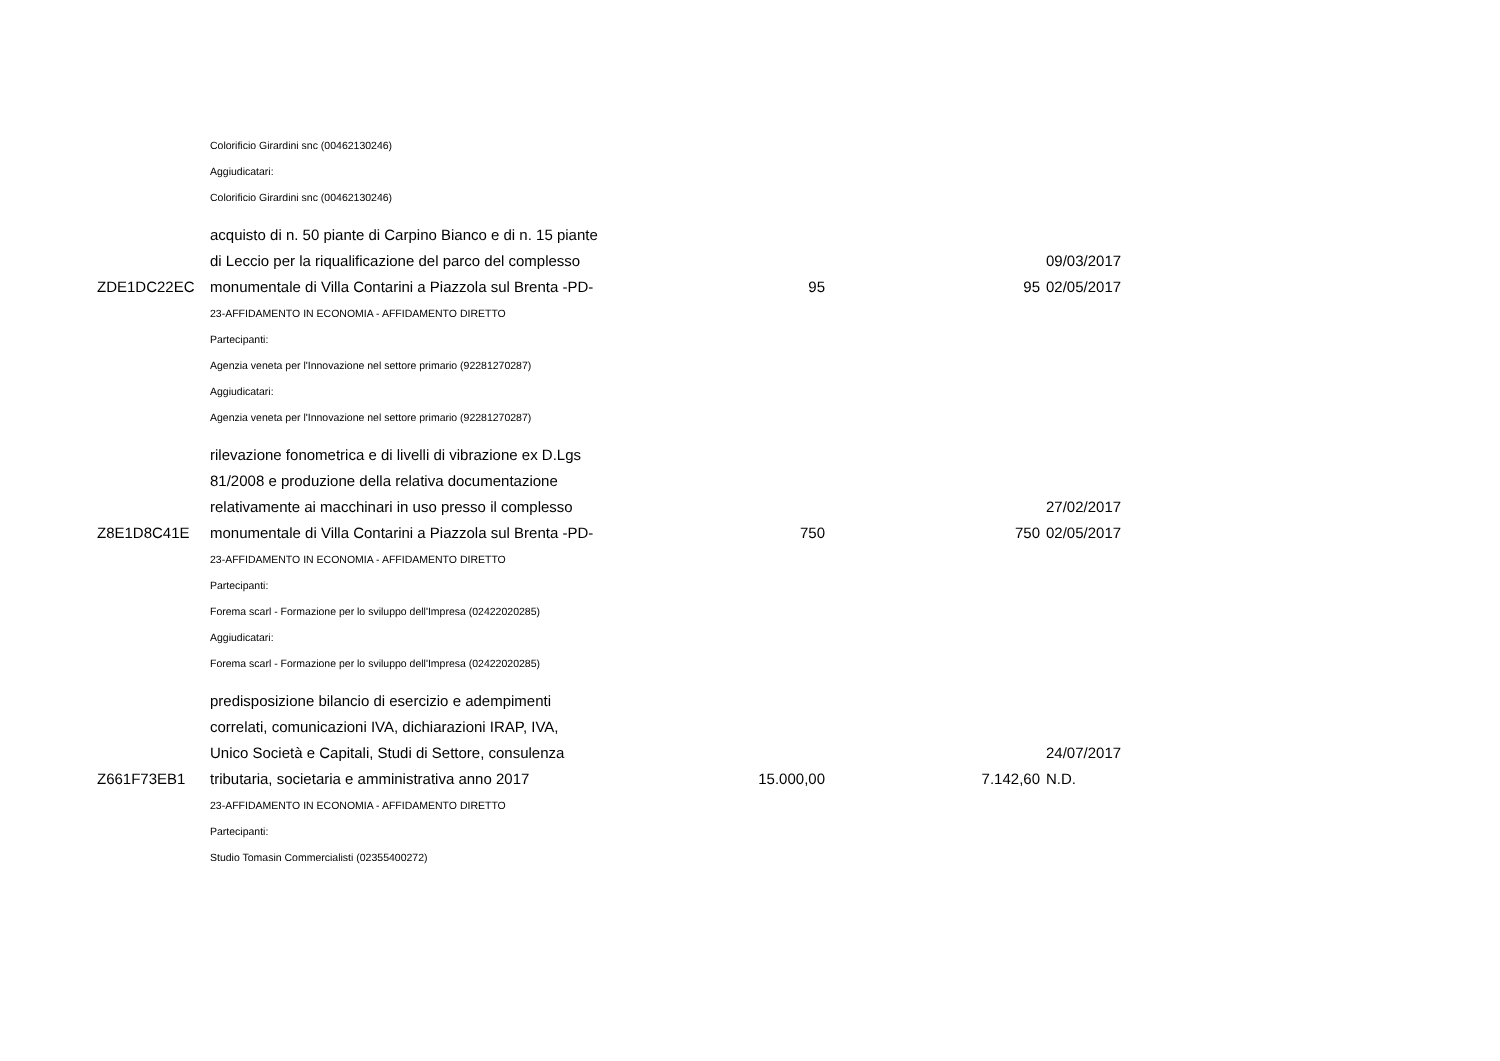| | Colorificio Girardini snc (00462130246) | | | |
| | Aggiudicatari: | | | |
| | Colorificio Girardini snc (00462130246) | | | |
| ZDE1DC22EC | acquisto di n. 50 piante di Carpino Bianco e di n. 15 piante di Leccio per la riqualificazione del parco del complesso monumentale di Villa Contarini a Piazzola sul Brenta -PD- | 95 | 95 | 09/03/2017 02/05/2017 |
| | 23-AFFIDAMENTO IN ECONOMIA - AFFIDAMENTO DIRETTO | | | |
| | Partecipanti: | | | |
| | Agenzia veneta per l'Innovazione nel settore primario (92281270287) | | | |
| | Aggiudicatari: | | | |
| | Agenzia veneta per l'Innovazione nel settore primario (92281270287) | | | |
| Z8E1D8C41E | rilevazione fonometrica e di livelli di vibrazione ex D.Lgs 81/2008 e produzione della relativa documentazione relativamente ai macchinari in uso presso il complesso monumentale di Villa Contarini a Piazzola sul Brenta -PD- | 750 | 750 | 27/02/2017 02/05/2017 |
| | 23-AFFIDAMENTO IN ECONOMIA - AFFIDAMENTO DIRETTO | | | |
| | Partecipanti: | | | |
| | Forema scarl - Formazione per lo sviluppo dell'Impresa (02422020285) | | | |
| | Aggiudicatari: | | | |
| | Forema scarl - Formazione per lo sviluppo dell'Impresa (02422020285) | | | |
| Z661F73EB1 | predisposizione bilancio di esercizio e adempimenti correlati, comunicazioni IVA, dichiarazioni IRAP, IVA, Unico Società e Capitali, Studi di Settore, consulenza tributaria, societaria e amministrativa anno 2017 | 15.000,00 | 7.142,60 | 24/07/2017 N.D. |
| | 23-AFFIDAMENTO IN ECONOMIA - AFFIDAMENTO DIRETTO | | | |
| | Partecipanti: | | | |
| | Studio Tomasin Commercialisti (02355400272) | | | |